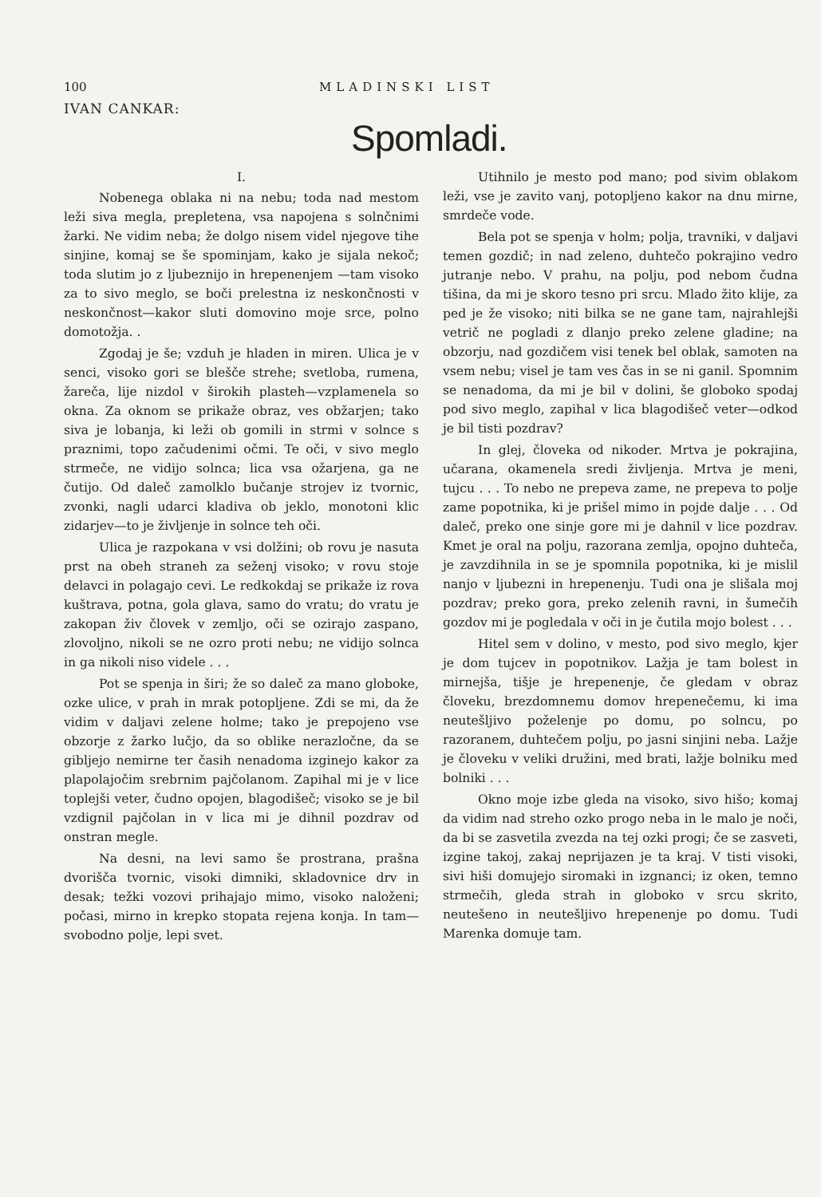100 MLADINSKI LIST
IVAN CANKAR:
Spomladi.
I.
Nobenega oblaka ni na nebu; toda nad mestom leži siva megla, prepletena, vsa napojena s solnčnimi žarki. Ne vidim neba; že dolgo nisem videl njegove tihe sinjine, komaj se še spominjam, kako je sijala nekoč; toda slutim jo z ljubeznijo in hrepenenjem —tam visoko za to sivo meglo, se boči prelestna iz neskončnosti v neskončnost—kakor sluti domovino moje srce, polno domotožja. .
Zgodaj je še; vzduh je hladen in miren. Ulica je v senci, visoko gori se blešče strehe; svetloba, rumena, žareča, lije nizdol v širokih plasteh—vzplamenela so okna. Za oknom se prikaže obraz, ves obžarjen; tako siva je lobanja, ki leži ob gomili in strmi v solnce s praznimi, topo začudenimi očmi. Te oči, v sivo meglo strmeče, ne vidijo solnca; lica vsa ožarjena, ga ne čutijo. Od daleč zamolklo bučanje strojev iz tvornic, zvonki, nagli udarci kladiva ob jeklo, monotoni klic zidarjev—to je življenje in solnce teh oči.
Ulica je razpokana v vsi dolžini; ob rovu je nasuta prst na obeh straneh za seženj visoko; v rovu stoje delavci in polagajo cevi. Le redkokdaj se prikaže iz rova kuštrava, potna, gola glava, samo do vratu; do vratu je zakopan živ človek v zemljo, oči se ozirajo zaspano, zlovoljno, nikoli se ne ozro proti nebu; ne vidijo solnca in ga nikoli niso videle . . .
Pot se spenja in širi; že so daleč za mano globoke, ozke ulice, v prah in mrak potopljene. Zdi se mi, da že vidim v daljavi zelene holme; tako je prepojeno vse obzorje z žarko lučjo, da so oblike nerazločne, da se gibljejo nemirne ter časih nenadoma izginejo kakor za plapolajočim srebrnim pajčolanom. Zapihal mi je v lice toplejši veter, čudno opojen, blagodišeč; visoko se je bil vzdignil pajčolan in v lica mi je dihnil pozdrav od onstran megle.
Na desni, na levi samo še prostrana, prašna dvorišča tvornic, visoki dimniki, skladovnice drv in desak; težki vozovi prihajajo mimo, visoko naloženi; počasi, mirno in krepko stopata rejena konja. In tam—svobodno polje, lepi svet.
Utihnilo je mesto pod mano; pod sivim oblakom leži, vse je zavito vanj, potopljeno kakor na dnu mirne, smrdeče vode.
Bela pot se spenja v holm; polja, travniki, v daljavi temen gozdič; in nad zeleno, duhtečo pokrajino vedro jutranje nebo. V prahu, na polju, pod nebom čudna tišina, da mi je skoro tesno pri srcu. Mlado žito klije, za ped je že visoko; niti bilka se ne gane tam, najrahlejši vetrič ne pogladi z dlanjo preko zelene gladine; na obzorju, nad gozdičem visi tenek bel oblak, samoten na vsem nebu; visel je tam ves čas in se ni ganil. Spomnim se nenadoma, da mi je bil v dolini, še globoko spodaj pod sivo meglo, zapihal v lica blagodišeč veter—odkod je bil tisti pozdrav?
In glej, človeka od nikoder. Mrtva je pokrajina, učarana, okamenela sredi življenja. Mrtva je meni, tujcu . . . To nebo ne prepeva zame, ne prepeva to polje zame popotnika, ki je prišel mimo in pojde dalje . . . Od daleč, preko one sinje gore mi je dahnil v lice pozdrav. Kmet je oral na polju, razorana zemlja, opojno duhteča, je zavzdihnila in se je spomnila popotnika, ki je mislil nanjo v ljubezni in hrepenenju. Tudi ona je slišala moj pozdrav; preko gora, preko zelenih ravni, in šumečih gozdov mi je pogledala v oči in je čutila mojo bolest . . .
Hitel sem v dolino, v mesto, pod sivo meglo, kjer je dom tujcev in popotnikov. Lažja je tam bolest in mirnejša, tišje je hrepenenje, če gledam v obraz človeku, brezdomnemu domov hrepenečemu, ki ima neutešljivo poželenje po domu, po solncu, po razoranem, duhtečem polju, po jasni sinjini neba. Lažje je človeku v veliki družini, med brati, lažje bolniku med bolniki . . .
Okno moje izbe gleda na visoko, sivo hišo; komaj da vidim nad streho ozko progo neba in le malo je noči, da bi se zasvetila zvezda na tej ozki progi; če se zasveti, izgine takoj, zakaj neprijazen je ta kraj. V tisti visoki, sivi hiši domujejo siromaki in izgnanci; iz oken, temno strmečih, gleda strah in globoko v srcu skrito, neutešeno in neutešljivo hrepenenje po domu. Tudi Marenka domuje tam.